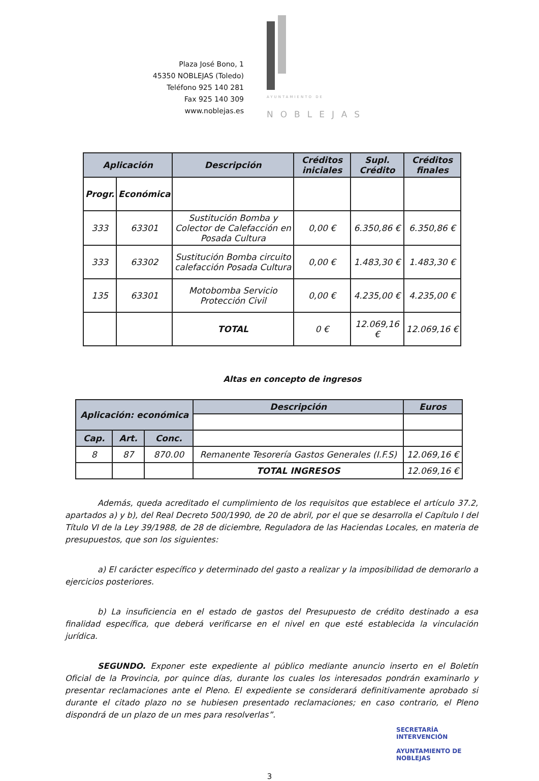Plaza José Bono, 1
45350 NOBLEJAS (Toledo)
Teléfono 925 140 281
Fax 925 140 309
www.noblejas.es
AYUNTAMIENTO DE
NOBLEJAS
| Aplicación | | Descripción | Créditos iniciales | Supl. Crédito | Créditos finales |
| --- | --- | --- | --- | --- | --- |
| Progr. | Económica | | | | |
| 333 | 63301 | Sustitución Bomba y Colector de Calefacción en Posada Cultura | 0,00 € | 6.350,86 € | 6.350,86 € |
| 333 | 63302 | Sustitución Bomba circuito calefacción Posada Cultura | 0,00 € | 1.483,30 € | 1.483,30 € |
| 135 | 63301 | Motobomba Servicio Protección Civil | 0,00 € | 4.235,00 € | 4.235,00 € |
| | | TOTAL | 0 € | 12.069,16 € | 12.069,16 € |
Altas en concepto de ingresos
| Aplicación: económica | | | Descripción | Euros |
| --- | --- | --- | --- | --- |
| Cap. | Art. | Conc. | | |
| 8 | 87 | 870.00 | Remanente Tesorería Gastos Generales (I.F.S) | 12.069,16 € |
| | | | TOTAL INGRESOS | 12.069,16 € |
Además, queda acreditado el cumplimiento de los requisitos que establece el artículo 37.2, apartados a) y b), del Real Decreto 500/1990, de 20 de abril, por el que se desarrolla el Capítulo I del Título VI de la Ley 39/1988, de 28 de diciembre, Reguladora de las Haciendas Locales, en materia de presupuestos, que son los siguientes:
a) El carácter específico y determinado del gasto a realizar y la imposibilidad de demorarlo a ejercicios posteriores.
b) La insuficiencia en el estado de gastos del Presupuesto de crédito destinado a esa finalidad específica, que deberá verificarse en el nivel en que esté establecida la vinculación jurídica.
SEGUNDO. Exponer este expediente al público mediante anuncio inserto en el Boletín Oficial de la Provincia, por quince días, durante los cuales los interesados pondrán examinarlo y presentar reclamaciones ante el Pleno. El expediente se considerará definitivamente aprobado si durante el citado plazo no se hubiesen presentado reclamaciones; en caso contrario, el Pleno dispondrá de un plazo de un mes para resolverlas”.
SECRETARÍA
INTERVENCIÓN
AYUNTAMIENTO DE
NOBLEJAS
3